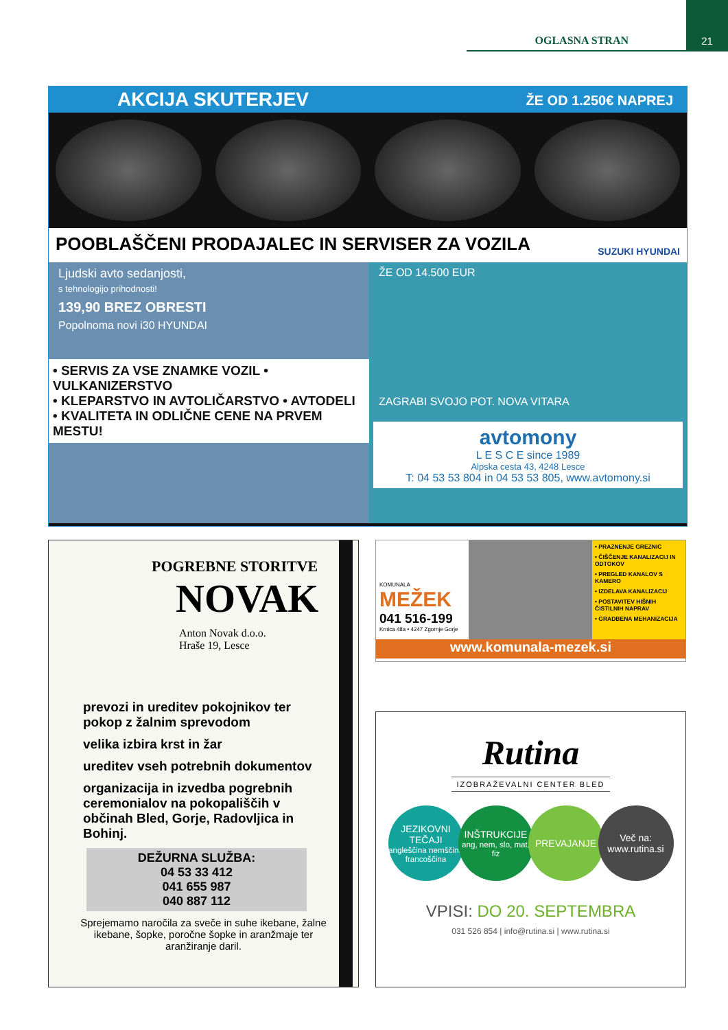OGLASNA STRAN
21
AKCIJA SKUTERJEV ŽE OD 1.250€ NAPREJ
POOBLAŠČENI PRODAJALEC IN SERVISER ZA VOZILA SUZUKI HYUNDAI
Ljudski avto sedanjosti,
s tehnologijo prihodnosti!
139,90 BREZ OBRESTI
Popolnoma novi i30 HYUNDAI
• SERVIS ZA VSE ZNAMKE VOZIL • VULKANIZERSTVO
• KLEPARSTVO IN AVTOLIČARSTVO • AVTODELI
• KVALITETA IN ODLIČNE CENE NA PRVEM MESTU!
ŽE OD 14.500 EUR
ZAGRABI SVOJO POT. NOVA VITARA
avtomony
L E S C E since 1989
Alpska cesta 43, 4248 Lesce
T: 04 53 53 804 in 04 53 53 805, www.avtomony.si
POGREBNE STORITVE
NOVAK
Anton Novak d.o.o.
Hraše 19, Lesce
prevozi in ureditev pokojnikov ter pokop z žalnim sprevodom
velika izbira krst in žar
ureditev vseh potrebnih dokumentov
organizacija in izvedba pogrebnih ceremonialov na pokopališčih v občinah Bled, Gorje, Radovljica in Bohinj.
DEŽURNA SLUŽBA:
04 53 33 412
041 655 987
040 887 112
Sprejemamo naročila za sveče in suhe ikebane, žalne ikebane, šopke, poročne šopke in aranžmaje ter aranžiranje daril.
KOMUNALA
MEŽEK
041 516-199
Krnica 48a • 4247 Zgornje Gorje
• PRAZNENJE GREZNIC
• ČIŠČENJE KANALIZACIJ IN ODTOKOV
• PREGLED KANALOV S KAMERO
• IZDELAVA KANALIZACIJ
• POSTAVITEV HIŠNIH ČISTILNIH NAPRAV
• GRADBENA MEHANIZACIJA
www.komunala-mezek.si
Rutina
IZOBRAŽEVALNI CENTER BLED
JEZIKOVNI TEČAJI
angleščina nemščina francoščina
INŠTRUKCIJE
ang, nem, slo, mat, fiz
PREVAJANJE Več na:
www.rutina.si
VPISI: DO 20. SEPTEMBRA
031 526 854 | info@rutina.si | www.rutina.si